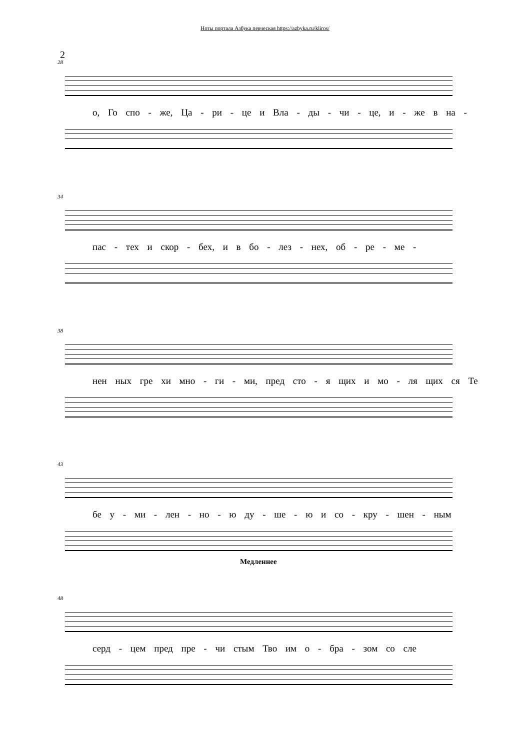Ноты портала Азбука певческая https://azbyka.ru/kliros/
2
28
о, Го спо - же, Ца - ри - це и Вла - ды - чи - це, и - же в на -
34
пас - тех и скор - бех, и в бо - лез - нех, об - ре - ме -
38
нен ных гре хи мно - ги - ми, пред сто - я щих и мо - ля щих ся Те
43
бе у - ми - лен - но - ю ду - ше - ю и со - кру - шен - ным
Медленнее
48
серд - цем пред пре - чи стым Тво им о - бра - зом со сле